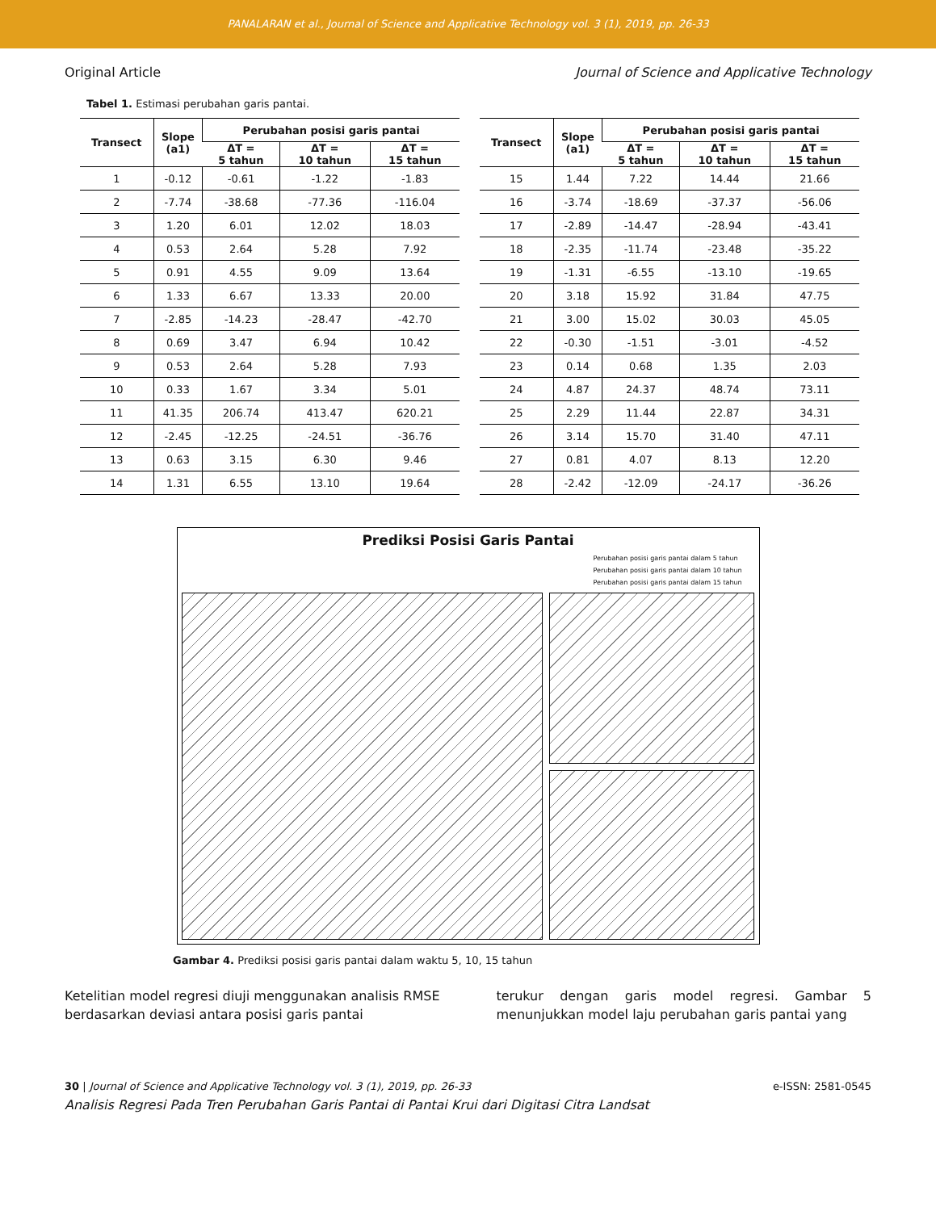PANALARAN et al., Journal of Science and Applicative Technology vol. 3 (1), 2019, pp. 26-33
Original Article Journal of Science and Applicative Technology
Tabel 1. Estimasi perubahan garis pantai.
| Transect | Slope (a1) | Perubahan posisi garis pantai | | |
| --- | --- | --- | --- | --- |
| | | ΔT = 5 tahun | ΔT = 10 tahun | ΔT = 15 tahun |
| 1 | -0.12 | -0.61 | -1.22 | -1.83 |
| 2 | -7.74 | -38.68 | -77.36 | -116.04 |
| 3 | 1.20 | 6.01 | 12.02 | 18.03 |
| 4 | 0.53 | 2.64 | 5.28 | 7.92 |
| 5 | 0.91 | 4.55 | 9.09 | 13.64 |
| 6 | 1.33 | 6.67 | 13.33 | 20.00 |
| 7 | -2.85 | -14.23 | -28.47 | -42.70 |
| 8 | 0.69 | 3.47 | 6.94 | 10.42 |
| 9 | 0.53 | 2.64 | 5.28 | 7.93 |
| 10 | 0.33 | 1.67 | 3.34 | 5.01 |
| 11 | 41.35 | 206.74 | 413.47 | 620.21 |
| 12 | -2.45 | -12.25 | -24.51 | -36.76 |
| 13 | 0.63 | 3.15 | 6.30 | 9.46 |
| 14 | 1.31 | 6.55 | 13.10 | 19.64 |
| Transect | Slope (a1) | Perubahan posisi garis pantai | | |
| --- | --- | --- | --- | --- |
| | | ΔT = 5 tahun | ΔT = 10 tahun | ΔT = 15 tahun |
| 15 | 1.44 | 7.22 | 14.44 | 21.66 |
| 16 | -3.74 | -18.69 | -37.37 | -56.06 |
| 17 | -2.89 | -14.47 | -28.94 | -43.41 |
| 18 | -2.35 | -11.74 | -23.48 | -35.22 |
| 19 | -1.31 | -6.55 | -13.10 | -19.65 |
| 20 | 3.18 | 15.92 | 31.84 | 47.75 |
| 21 | 3.00 | 15.02 | 30.03 | 45.05 |
| 22 | -0.30 | -1.51 | -3.01 | -4.52 |
| 23 | 0.14 | 0.68 | 1.35 | 2.03 |
| 24 | 4.87 | 24.37 | 48.74 | 73.11 |
| 25 | 2.29 | 11.44 | 22.87 | 34.31 |
| 26 | 3.14 | 15.70 | 31.40 | 47.11 |
| 27 | 0.81 | 4.07 | 8.13 | 12.20 |
| 28 | -2.42 | -12.09 | -24.17 | -36.26 |
Prediksi Posisi Garis Pantai
Perubahan posisi garis pantai dalam 5 tahun
Perubahan posisi garis pantai dalam 10 tahun
Perubahan posisi garis pantai dalam 15 tahun
Gambar 4. Prediksi posisi garis pantai dalam waktu 5, 10, 15 tahun
Ketelitian model regresi diuji menggunakan analisis RMSE berdasarkan deviasi antara posisi garis pantai
terukur dengan garis model regresi. Gambar 5 menunjukkan model laju perubahan garis pantai yang
30 | Journal of Science and Applicative Technology vol. 3 (1), 2019, pp. 26-33 e-ISSN: 2581-0545
Analisis Regresi Pada Tren Perubahan Garis Pantai di Pantai Krui dari Digitasi Citra Landsat